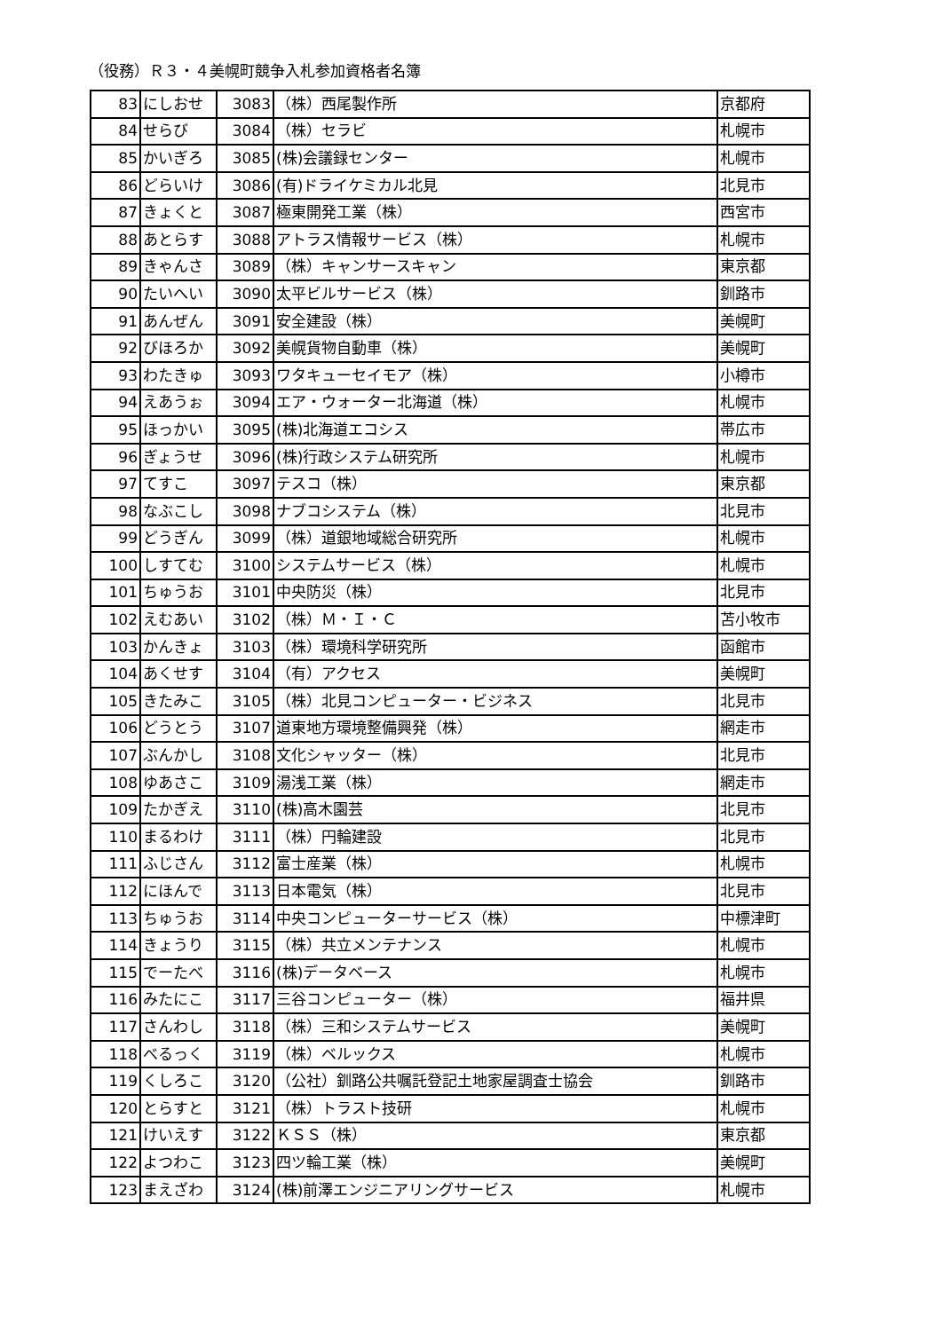（役務）Ｒ３・４美幌町競争入札参加資格者名簿
| 83 | にしおせ | 3083 | （株）西尾製作所 | 京都府 |
| 84 | せらび | 3084 | （株）セラビ | 札幌市 |
| 85 | かいぎろ | 3085 | (株)会議録センター | 札幌市 |
| 86 | どらいけ | 3086 | (有)ドライケミカル北見 | 北見市 |
| 87 | きょくと | 3087 | 極東開発工業（株） | 西宮市 |
| 88 | あとらす | 3088 | アトラス情報サービス（株） | 札幌市 |
| 89 | きゃんさ | 3089 | （株）キャンサースキャン | 東京都 |
| 90 | たいへい | 3090 | 太平ビルサービス（株） | 釧路市 |
| 91 | あんぜん | 3091 | 安全建設（株） | 美幌町 |
| 92 | びほろか | 3092 | 美幌貨物自動車（株） | 美幌町 |
| 93 | わたきゅ | 3093 | ワタキューセイモア（株） | 小樽市 |
| 94 | えあうぉ | 3094 | エア・ウォーター北海道（株） | 札幌市 |
| 95 | ほっかい | 3095 | (株)北海道エコシス | 帯広市 |
| 96 | ぎょうせ | 3096 | (株)行政システム研究所 | 札幌市 |
| 97 | てすこ | 3097 | テスコ（株） | 東京都 |
| 98 | なぶこし | 3098 | ナブコシステム（株） | 北見市 |
| 99 | どうぎん | 3099 | （株）道銀地域総合研究所 | 札幌市 |
| 100 | しすてむ | 3100 | システムサービス（株） | 札幌市 |
| 101 | ちゅうお | 3101 | 中央防災（株） | 北見市 |
| 102 | えむあい | 3102 | （株）Ｍ・Ｉ・Ｃ | 苫小牧市 |
| 103 | かんきょ | 3103 | （株）環境科学研究所 | 函館市 |
| 104 | あくせす | 3104 | （有）アクセス | 美幌町 |
| 105 | きたみこ | 3105 | （株）北見コンピューター・ビジネス | 北見市 |
| 106 | どうとう | 3107 | 道東地方環境整備興発（株） | 網走市 |
| 107 | ぶんかし | 3108 | 文化シャッター（株） | 北見市 |
| 108 | ゆあさこ | 3109 | 湯浅工業（株） | 網走市 |
| 109 | たかぎえ | 3110 | (株)高木園芸 | 北見市 |
| 110 | まるわけ | 3111 | （株）円輪建設 | 北見市 |
| 111 | ふじさん | 3112 | 富士産業（株） | 札幌市 |
| 112 | にほんで | 3113 | 日本電気（株） | 北見市 |
| 113 | ちゅうお | 3114 | 中央コンピューターサービス（株） | 中標津町 |
| 114 | きょうり | 3115 | （株）共立メンテナンス | 札幌市 |
| 115 | でーたべ | 3116 | (株)データベース | 札幌市 |
| 116 | みたにこ | 3117 | 三谷コンピューター（株） | 福井県 |
| 117 | さんわし | 3118 | （株）三和システムサービス | 美幌町 |
| 118 | べるっく | 3119 | （株）ベルックス | 札幌市 |
| 119 | くしろこ | 3120 | （公社）釧路公共嘱託登記土地家屋調査士協会 | 釧路市 |
| 120 | とらすと | 3121 | （株）トラスト技研 | 札幌市 |
| 121 | けいえす | 3122 | ＫＳＳ（株） | 東京都 |
| 122 | よつわこ | 3123 | 四ツ輪工業（株） | 美幌町 |
| 123 | まえざわ | 3124 | (株)前澤エンジニアリングサービス | 札幌市 |